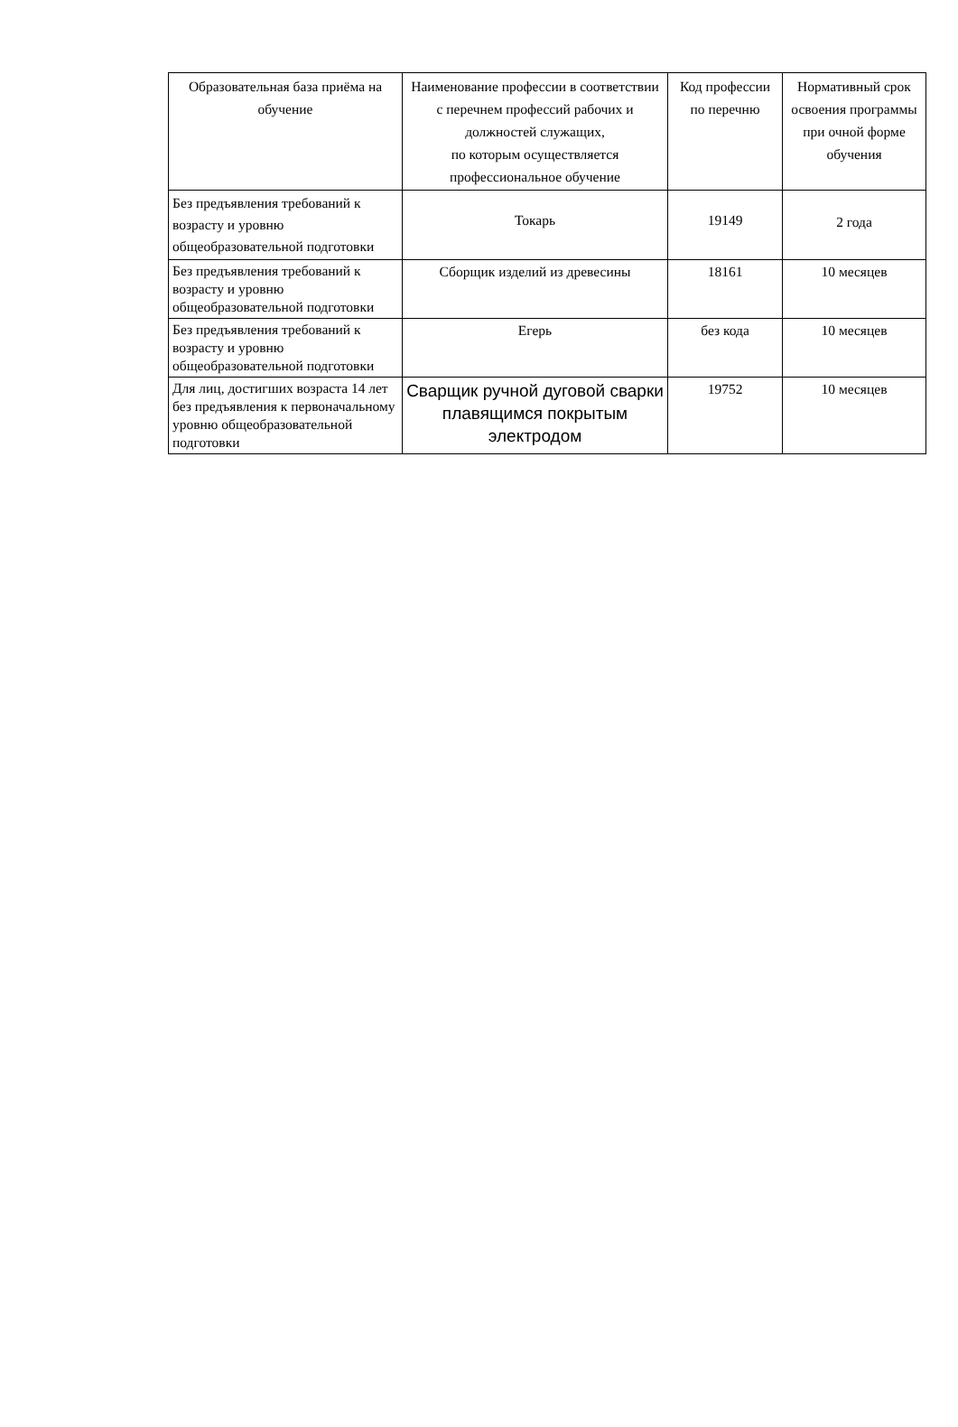| Образовательная база приёма на обучение | Наименование профессии в соответствии с перечнем профессий рабочих и должностей служащих, по которым осуществляется профессиональное обучение | Код профессии по перечню | Нормативный срок освоения программы при очной форме обучения |
| --- | --- | --- | --- |
| Без предъявления требований к возрасту и уровню общеобразовательной подготовки | Токарь | 19149 | 2 года |
| Без предъявления требований к возрасту и уровню общеобразовательной подготовки | Сборщик изделий из древесины | 18161 | 10 месяцев |
| Без предъявления требований к возрасту и уровню общеобразовательной подготовки | Егерь | без кода | 10 месяцев |
| Для лиц, достигших возраста 14 лет без предъявления к первоначальному уровню общеобразовательной подготовки | Сварщик ручной дуговой сварки плавящимся покрытым электродом | 19752 | 10 месяцев |